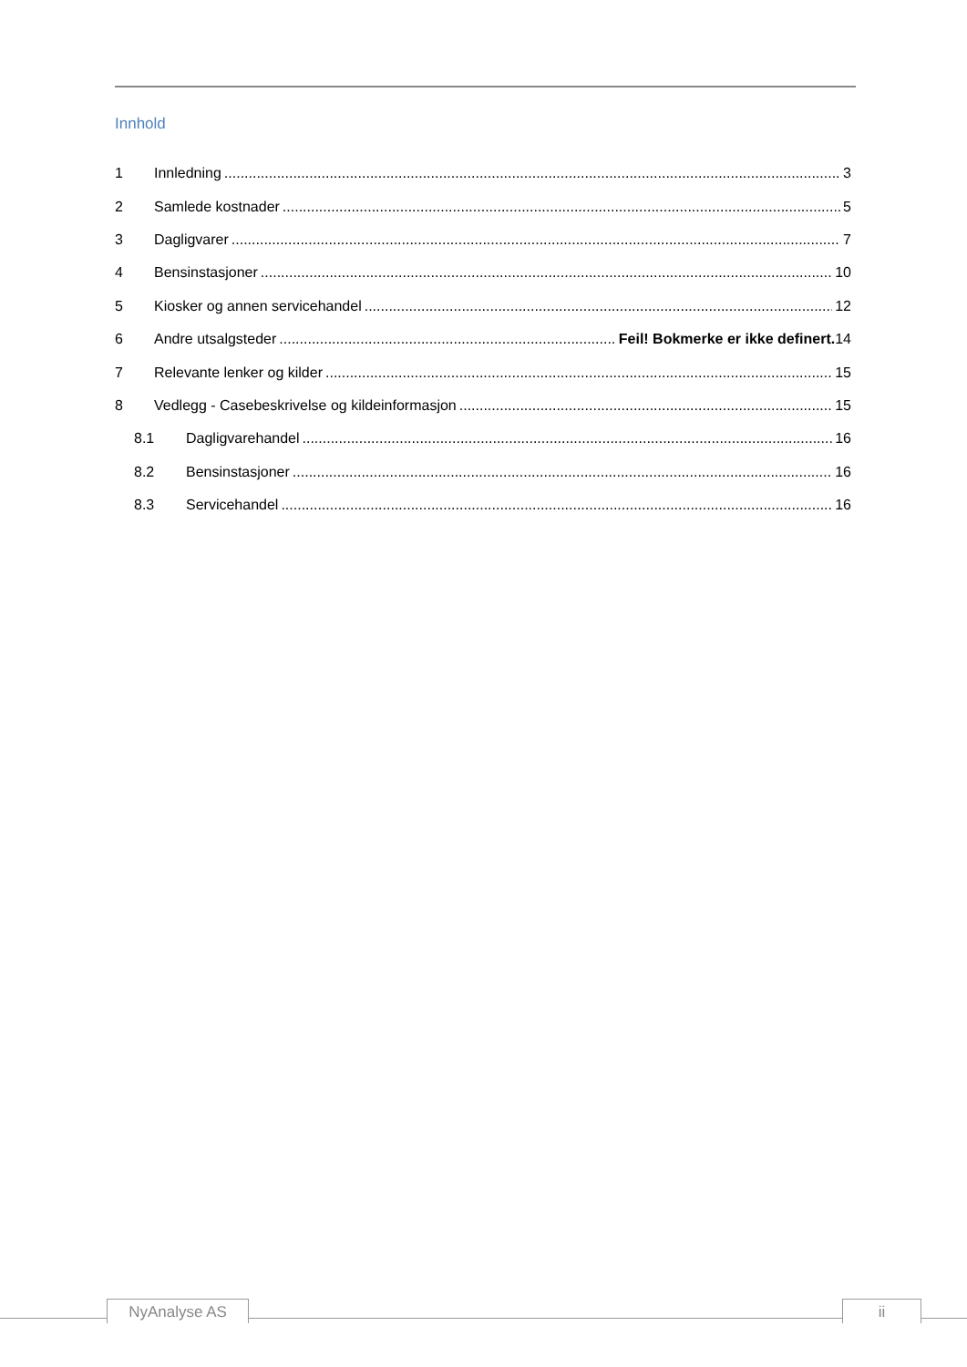Innhold
1 Innledning 3
2 Samlede kostnader 5
3 Dagligvarer 7
4 Bensinstasjoner 10
5 Kiosker og annen servicehandel 12
6 Andre utsalgsteder Feil! Bokmerke er ikke definert. 14
7 Relevante lenker og kilder 15
8 Vedlegg - Casebeskrivelse og kildeinformasjon 15
8.1 Dagligvarehandel 16
8.2 Bensinstasjoner 16
8.3 Servicehandel 16
NyAnalyse AS ii